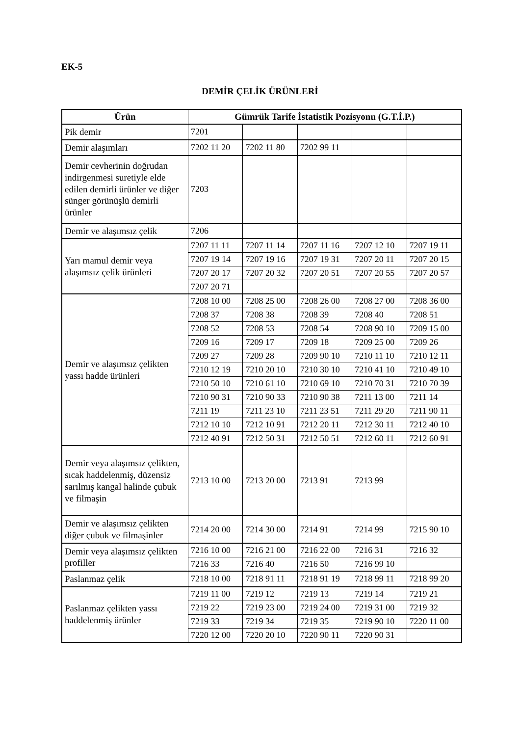EK-5
DEMİR ÇELİK ÜRÜNLERİ
| Ürün | Gümrük Tarife İstatistik Pozisyonu (G.T.İ.P.) | | | | |
| --- | --- | --- | --- | --- | --- |
| Pik demir | 7201 | | | | |
| Demir alaşımları | 7202 11 20 | 7202 11 80 | 7202 99 11 | | |
| Demir cevherinin doğrudan indirgenmesi suretiyle elde edilen demirli ürünler ve diğer sünger görünüşlü demirli ürünler | 7203 | | | | |
| Demir ve alaşımsız çelik | 7206 | | | | |
| Yarı mamul demir veya alaşımsız çelik ürünleri | 7207 11 11 | 7207 11 14 | 7207 11 16 | 7207 12 10 | 7207 19 11 |
| | 7207 19 14 | 7207 19 16 | 7207 19 31 | 7207 20 11 | 7207 20 15 |
| | 7207 20 17 | 7207 20 32 | 7207 20 51 | 7207 20 55 | 7207 20 57 |
| | 7207 20 71 | | | | |
| Demir ve alaşımsız çelikten yassı hadde ürünleri | 7208 10 00 | 7208 25 00 | 7208 26 00 | 7208 27 00 | 7208 36 00 |
| | 7208 37 | 7208 38 | 7208 39 | 7208 40 | 7208 51 |
| | 7208 52 | 7208 53 | 7208 54 | 7208 90 10 | 7209 15 00 |
| | 7209 16 | 7209 17 | 7209 18 | 7209 25 00 | 7209 26 |
| | 7209 27 | 7209 28 | 7209 90 10 | 7210 11 10 | 7210 12 11 |
| | 7210 12 19 | 7210 20 10 | 7210 30 10 | 7210 41 10 | 7210 49 10 |
| | 7210 50 10 | 7210 61 10 | 7210 69 10 | 7210 70 31 | 7210 70 39 |
| | 7210 90 31 | 7210 90 33 | 7210 90 38 | 7211 13 00 | 7211 14 |
| | 7211 19 | 7211 23 10 | 7211 23 51 | 7211 29 20 | 7211 90 11 |
| | 7212 10 10 | 7212 10 91 | 7212 20 11 | 7212 30 11 | 7212 40 10 |
| | 7212 40 91 | 7212 50 31 | 7212 50 51 | 7212 60 11 | 7212 60 91 |
| Demir veya alaşımsız çelikten, sıcak haddelenmiş, düzensiz sarılmış kangal halinde çubuk ve filmaşin | 7213 10 00 | 7213 20 00 | 7213 91 | 7213 99 | |
| Demir ve alaşımsız çelikten diğer çubuk ve filmaşinler | 7214 20 00 | 7214 30 00 | 7214 91 | 7214 99 | 7215 90 10 |
| Demir veya alaşımsız çelikten profiller | 7216 10 00 | 7216 21 00 | 7216 22 00 | 7216 31 | 7216 32 |
| | 7216 33 | 7216 40 | 7216 50 | 7216 99 10 | |
| Paslanmaz çelik | 7218 10 00 | 7218 91 11 | 7218 91 19 | 7218 99 11 | 7218 99 20 |
| Paslanmaz çelikten yassı haddelenmiş ürünler | 7219 11 00 | 7219 12 | 7219 13 | 7219 14 | 7219 21 |
| | 7219 22 | 7219 23 00 | 7219 24 00 | 7219 31 00 | 7219 32 |
| | 7219 33 | 7219 34 | 7219 35 | 7219 90 10 | 7220 11 00 |
| | 7220 12 00 | 7220 20 10 | 7220 90 11 | 7220 90 31 | |